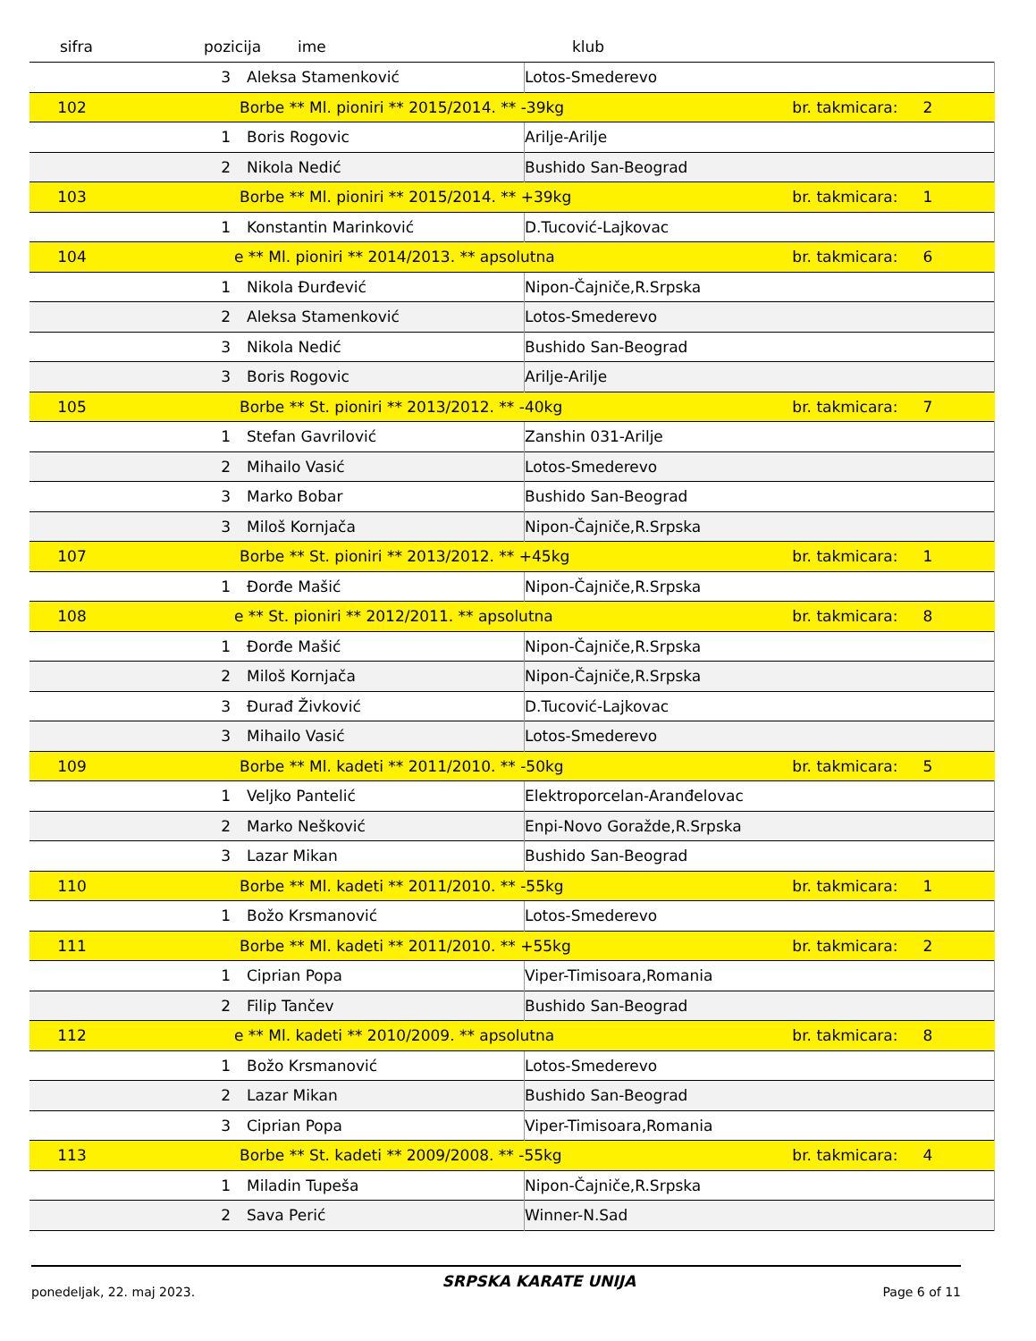sifra pozicija ime klub
| | 3 | Aleksa Stamenković | Lotos-Smederevo | | |
| 102 | Borbe ** Ml. pioniri ** 2015/2014. ** -39kg | | | br. takmicara: | 2 |
| | 1 | Boris Rogovic | Arilje-Arilje | | |
| | 2 | Nikola Nedić | Bushido San-Beograd | | |
| 103 | Borbe ** Ml. pioniri ** 2015/2014. ** +39kg | | | br. takmicara: | 1 |
| | 1 | Konstantin Marinković | D.Tucović-Lajkovac | | |
| 104 | e ** Ml. pioniri ** 2014/2013. ** apsolutna | | | br. takmicara: | 6 |
| | 1 | Nikola Đurđević | Nipon-Čajniče,R.Srpska | | |
| | 2 | Aleksa Stamenković | Lotos-Smederevo | | |
| | 3 | Nikola Nedić | Bushido San-Beograd | | |
| | 3 | Boris Rogovic | Arilje-Arilje | | |
| 105 | Borbe ** St. pioniri ** 2013/2012. ** -40kg | | | br. takmicara: | 7 |
| | 1 | Stefan Gavrilović | Zanshin 031-Arilje | | |
| | 2 | Mihailo Vasić | Lotos-Smederevo | | |
| | 3 | Marko Bobar | Bushido San-Beograd | | |
| | 3 | Miloš Kornjača | Nipon-Čajniče,R.Srpska | | |
| 107 | Borbe ** St. pioniri ** 2013/2012. ** +45kg | | | br. takmicara: | 1 |
| | 1 | Đorđe Mašić | Nipon-Čajniče,R.Srpska | | |
| 108 | e ** St. pioniri ** 2012/2011. ** apsolutna | | | br. takmicara: | 8 |
| | 1 | Đorđe Mašić | Nipon-Čajniče,R.Srpska | | |
| | 2 | Miloš Kornjača | Nipon-Čajniče,R.Srpska | | |
| | 3 | Đurađ Živković | D.Tucović-Lajkovac | | |
| | 3 | Mihailo Vasić | Lotos-Smederevo | | |
| 109 | Borbe ** Ml. kadeti ** 2011/2010. ** -50kg | | | br. takmicara: | 5 |
| | 1 | Veljko Pantelić | Elektroporcelan-Aranđelovac | | |
| | 2 | Marko Nešković | Enpi-Novo Goražde,R.Srpska | | |
| | 3 | Lazar Mikan | Bushido San-Beograd | | |
| 110 | Borbe ** Ml. kadeti ** 2011/2010. ** -55kg | | | br. takmicara: | 1 |
| | 1 | Božo Krsmanović | Lotos-Smederevo | | |
| 111 | Borbe ** Ml. kadeti ** 2011/2010. ** +55kg | | | br. takmicara: | 2 |
| | 1 | Ciprian Popa | Viper-Timisoara,Romania | | |
| | 2 | Filip Tančev | Bushido San-Beograd | | |
| 112 | e ** Ml. kadeti ** 2010/2009. ** apsolutna | | | br. takmicara: | 8 |
| | 1 | Božo Krsmanović | Lotos-Smederevo | | |
| | 2 | Lazar Mikan | Bushido San-Beograd | | |
| | 3 | Ciprian Popa | Viper-Timisoara,Romania | | |
| 113 | Borbe ** St. kadeti ** 2009/2008. ** -55kg | | | br. takmicara: | 4 |
| | 1 | Miladin Tupeša | Nipon-Čajniče,R.Srpska | | |
| | 2 | Sava Perić | Winner-N.Sad | | |
ponedeljak, 22. maj 2023. SRPSKA KARATE UNIJA Page 6 of 11